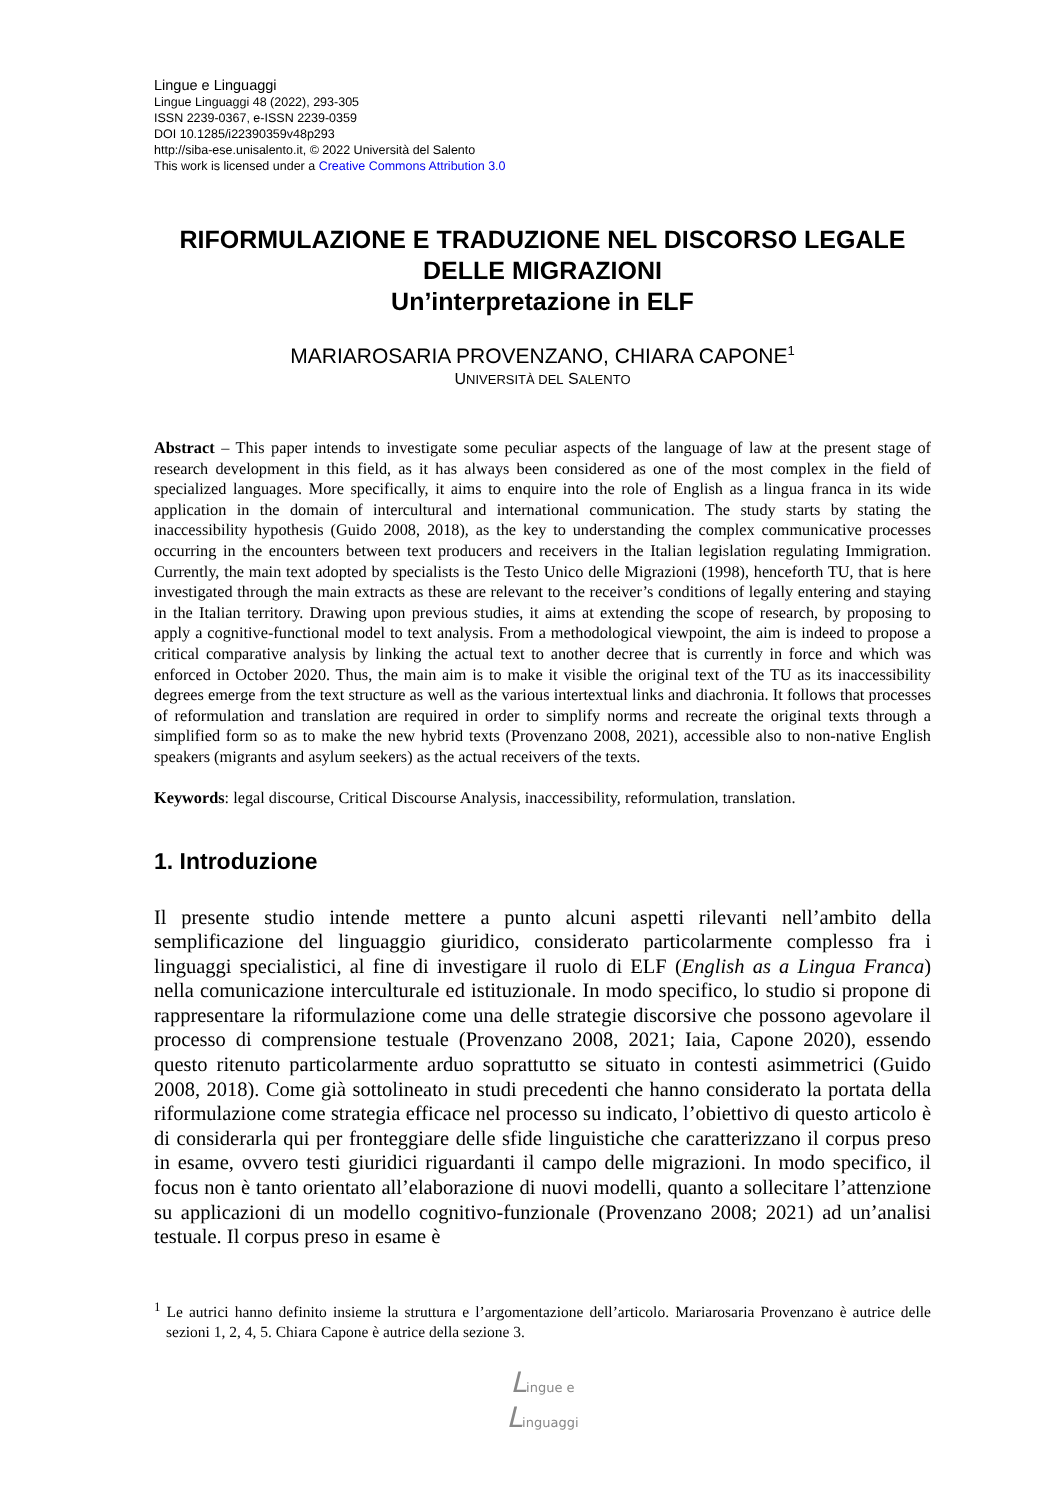Lingue e Linguaggi
Lingue Linguaggi 48 (2022), 293-305
ISSN 2239-0367, e-ISSN 2239-0359
DOI 10.1285/i22390359v48p293
http://siba-ese.unisalento.it, © 2022 Università del Salento
This work is licensed under a Creative Commons Attribution 3.0
RIFORMULAZIONE E TRADUZIONE NEL DISCORSO LEGALE DELLE MIGRAZIONI
Un’interpretazione in ELF
MARIAROSARIA PROVENZANO, CHIARA CAPONE<sup>1</sup>
UNIVERSITÀ DEL SALENTO
Abstract – This paper intends to investigate some peculiar aspects of the language of law at the present stage of research development in this field, as it has always been considered as one of the most complex in the field of specialized languages. More specifically, it aims to enquire into the role of English as a lingua franca in its wide application in the domain of intercultural and international communication. The study starts by stating the inaccessibility hypothesis (Guido 2008, 2018), as the key to understanding the complex communicative processes occurring in the encounters between text producers and receivers in the Italian legislation regulating Immigration. Currently, the main text adopted by specialists is the Testo Unico delle Migrazioni (1998), henceforth TU, that is here investigated through the main extracts as these are relevant to the receiver’s conditions of legally entering and staying in the Italian territory. Drawing upon previous studies, it aims at extending the scope of research, by proposing to apply a cognitive-functional model to text analysis. From a methodological viewpoint, the aim is indeed to propose a critical comparative analysis by linking the actual text to another decree that is currently in force and which was enforced in October 2020. Thus, the main aim is to make it visible the original text of the TU as its inaccessibility degrees emerge from the text structure as well as the various intertextual links and diachronia. It follows that processes of reformulation and translation are required in order to simplify norms and recreate the original texts through a simplified form so as to make the new hybrid texts (Provenzano 2008, 2021), accessible also to non-native English speakers (migrants and asylum seekers) as the actual receivers of the texts.
Keywords: legal discourse, Critical Discourse Analysis, inaccessibility, reformulation, translation.
1. Introduzione
Il presente studio intende mettere a punto alcuni aspetti rilevanti nell’ambito della semplificazione del linguaggio giuridico, considerato particolarmente complesso fra i linguaggi specialistici, al fine di investigare il ruolo di ELF (English as a Lingua Franca) nella comunicazione interculturale ed istituzionale. In modo specifico, lo studio si propone di rappresentare la riformulazione come una delle strategie discorsive che possono agevolare il processo di comprensione testuale (Provenzano 2008, 2021; Iaia, Capone 2020), essendo questo ritenuto particolarmente arduo soprattutto se situato in contesti asimmetrici (Guido 2008, 2018). Come già sottolineato in studi precedenti che hanno considerato la portata della riformulazione come strategia efficace nel processo su indicato, l’obiettivo di questo articolo è di considerarla qui per fronteggiare delle sfide linguistiche che caratterizzano il corpus preso in esame, ovvero testi giuridici riguardanti il campo delle migrazioni. In modo specifico, il focus non è tanto orientato all’elaborazione di nuovi modelli, quanto a sollecitare l’attenzione su applicazioni di un modello cognitivo-funzionale (Provenzano 2008; 2021) ad un’analisi testuale. Il corpus preso in esame è
<sup>1</sup> Le autrici hanno definito insieme la struttura e l’argomentazione dell’articolo. Mariarosaria Provenzano è autrice delle sezioni 1, 2, 4, 5. Chiara Capone è autrice della sezione 3.
Lingue e
Linguaggi